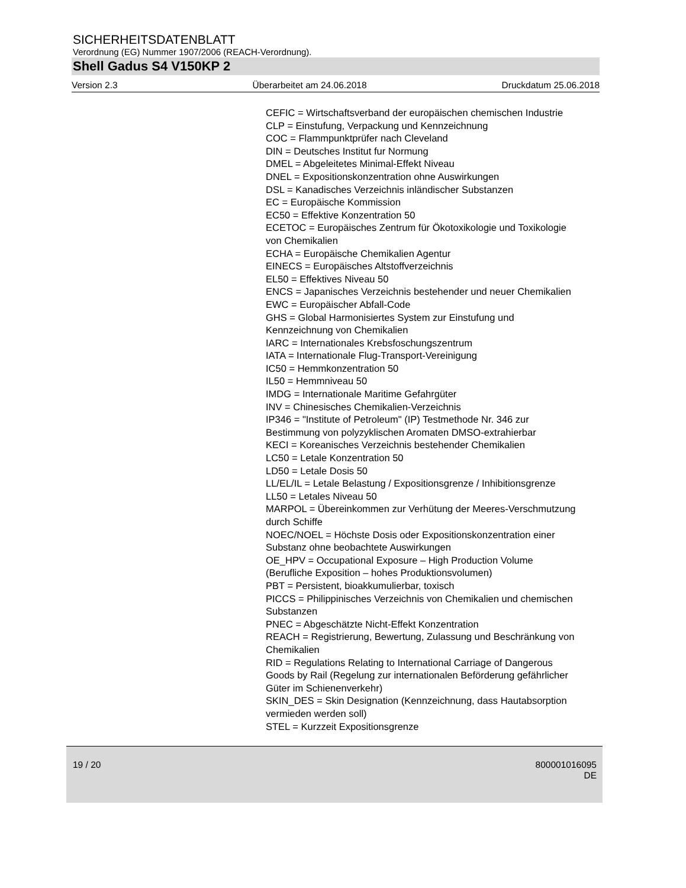SICHERHEITSDATENBLATT
Verordnung (EG) Nummer 1907/2006 (REACH-Verordnung).
Shell Gadus S4 V150KP 2
Version 2.3 Überarbeitet am 24.06.2018 Druckdatum 25.06.2018
CEFIC = Wirtschaftsverband der europäischen chemischen Industrie
CLP = Einstufung, Verpackung und Kennzeichnung
COC = Flammpunktprüfer nach Cleveland
DIN = Deutsches Institut fur Normung
DMEL = Abgeleitetes Minimal-Effekt Niveau
DNEL = Expositionskonzentration ohne Auswirkungen
DSL = Kanadisches Verzeichnis inländischer Substanzen
EC = Europäische Kommission
EC50 = Effektive Konzentration 50
ECETOC = Europäisches Zentrum für Ökotoxikologie und Toxikologie von Chemikalien
ECHA = Europäische Chemikalien Agentur
EINECS = Europäisches Altstoffverzeichnis
EL50 = Effektives Niveau 50
ENCS = Japanisches Verzeichnis bestehender und neuer Chemikalien
EWC = Europäischer Abfall-Code
GHS = Global Harmonisiertes System zur Einstufung und Kennzeichnung von Chemikalien
IARC = Internationales Krebsfoschungszentrum
IATA = Internationale Flug-Transport-Vereinigung
IC50 = Hemmkonzentration 50
IL50 = Hemmniveau 50
IMDG = Internationale Maritime Gefahrgüter
INV = Chinesisches Chemikalien-Verzeichnis
IP346 = "Institute of Petroleum" (IP) Testmethode Nr. 346 zur Bestimmung von polyzyklischen Aromaten DMSO-extrahierbar
KECI = Koreanisches Verzeichnis bestehender Chemikalien
LC50 = Letale Konzentration 50
LD50 = Letale Dosis 50
LL/EL/IL = Letale Belastung / Expositionsgrenze / Inhibitionsgrenze
LL50 = Letales Niveau 50
MARPOL = Übereinkommen zur Verhütung der Meeres-Verschmutzung durch Schiffe
NOEC/NOEL = Höchste Dosis oder Expositionskonzentration einer Substanz ohne beobachtete Auswirkungen
OE_HPV = Occupational Exposure – High Production Volume (Berufliche Exposition – hohes Produktionsvolumen)
PBT = Persistent, bioakkumulierbar, toxisch
PICCS = Philippinisches Verzeichnis von Chemikalien und chemischen Substanzen
PNEC = Abgeschätzte Nicht-Effekt Konzentration
REACH = Registrierung, Bewertung, Zulassung und Beschränkung von Chemikalien
RID = Regulations Relating to International Carriage of Dangerous Goods by Rail (Regelung zur internationalen Beförderung gefährlicher Güter im Schienenverkehr)
SKIN_DES = Skin Designation (Kennzeichnung, dass Hautabsorption vermieden werden soll)
STEL = Kurzzeit Expositionsgrenze
19 / 20 800001016095
DE